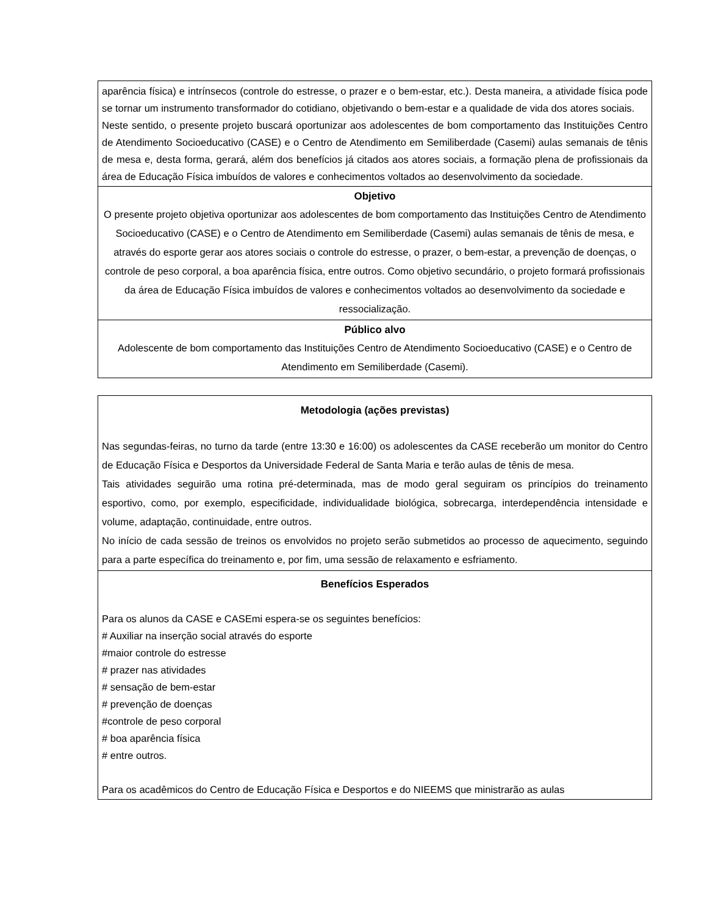| aparência física) e intrínsecos (controle do estresse, o prazer e o bem-estar, etc.). Desta maneira, a atividade física pode se tornar um instrumento transformador do cotidiano, objetivando o bem-estar e a qualidade de vida dos atores sociais. Neste sentido, o presente projeto buscará oportunizar aos adolescentes de bom comportamento das Instituições Centro de Atendimento Socioeducativo (CASE) e o Centro de Atendimento em Semiliberdade (Casemi) aulas semanais de tênis de mesa e, desta forma, gerará, além dos benefícios já citados aos atores sociais, a formação plena de profissionais da área de Educação Física imbuídos de valores e conhecimentos voltados ao desenvolvimento da sociedade. |
| Objetivo O presente projeto objetiva oportunizar aos adolescentes de bom comportamento das Instituições Centro de Atendimento Socioeducativo (CASE) e o Centro de Atendimento em Semiliberdade (Casemi) aulas semanais de tênis de mesa, e através do esporte gerar aos atores sociais o controle do estresse, o prazer, o bem-estar, a prevenção de doenças, o controle de peso corporal, a boa aparência física, entre outros. Como objetivo secundário, o projeto formará profissionais da área de Educação Física imbuídos de valores e conhecimentos voltados ao desenvolvimento da sociedade e ressocialização. |
| Público alvo Adolescente de bom comportamento das Instituições Centro de Atendimento Socioeducativo (CASE) e o Centro de Atendimento em Semiliberdade (Casemi). |
| Metodologia (ações previstas) Nas segundas-feiras, no turno da tarde (entre 13:30 e 16:00) os adolescentes da CASE receberão um monitor do Centro de Educação Física e Desportos da Universidade Federal de Santa Maria e terão aulas de tênis de mesa. Tais atividades seguirão uma rotina pré-determinada, mas de modo geral seguiram os princípios do treinamento esportivo, como, por exemplo, especificidade, individualidade biológica, sobrecarga, interdependência intensidade e volume, adaptação, continuidade, entre outros. No início de cada sessão de treinos os envolvidos no projeto serão submetidos ao processo de aquecimento, seguindo para a parte específica do treinamento e, por fim, uma sessão de relaxamento e esfriamento. |
| Benefícios Esperados Para os alunos da CASE e CASEmi espera-se os seguintes benefícios: # Auxiliar na inserção social através do esporte #maior controle do estresse # prazer nas atividades # sensação de bem-estar # prevenção de doenças #controle de peso corporal # boa aparência física # entre outros. Para os acadêmicos do Centro de Educação Física e Desportos e do NIEEMS que ministrarão as aulas |